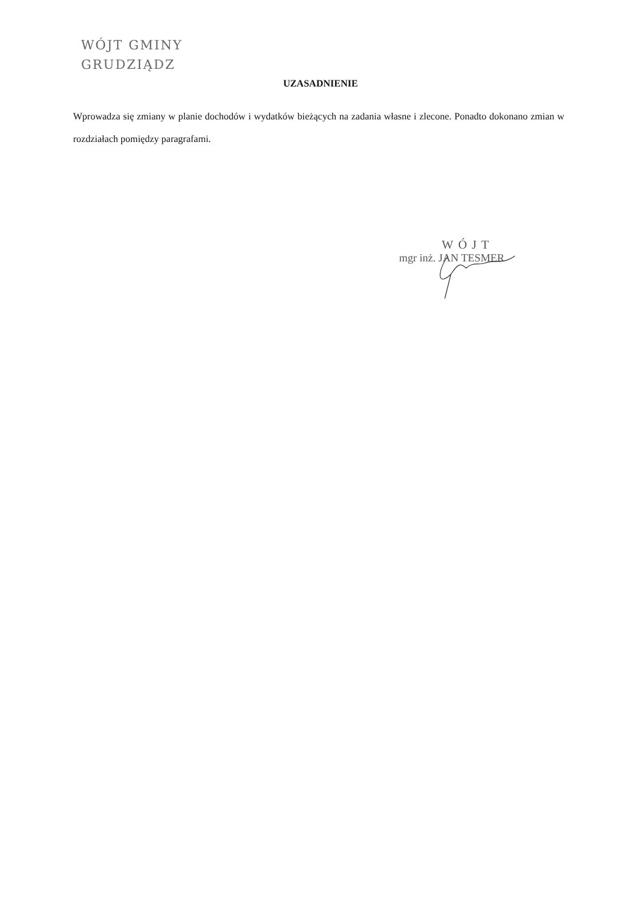WÓJT GMINY
GRUDZIĄDZ
UZASADNIENIE
Wprowadza się zmiany w planie dochodów i wydatków bieżących na zadania własne i zlecone. Ponadto dokonano zmian w rozdziałach pomiędzy paragrafami.
WÓJT
mgr inż. JAN TESMER